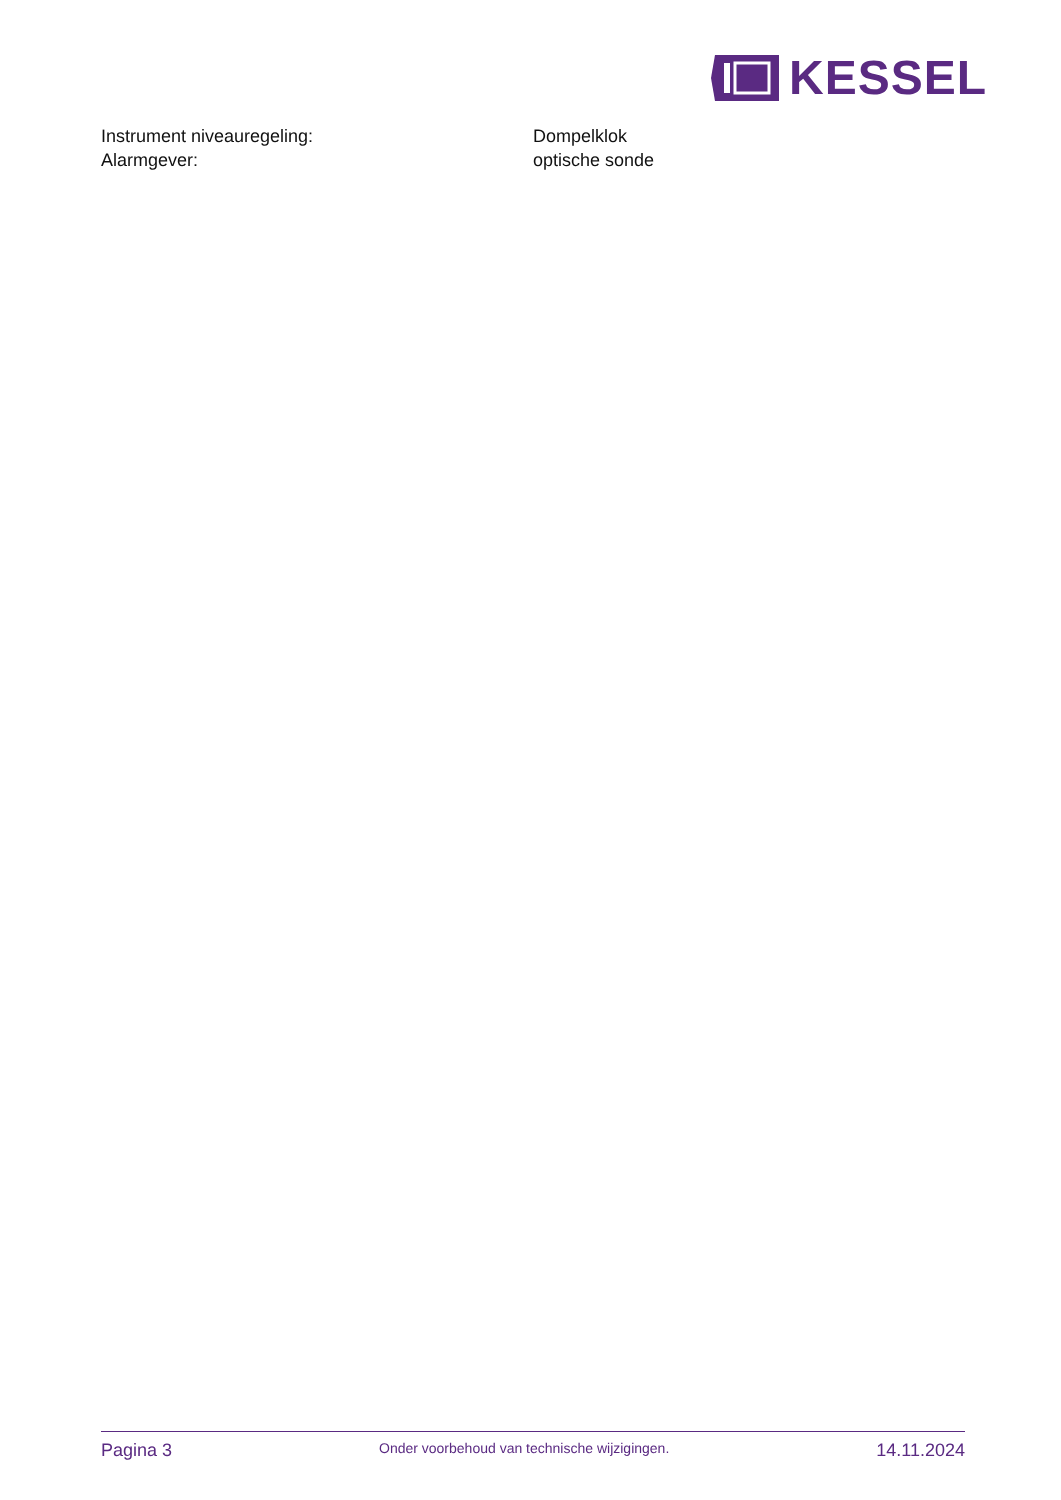KESSEL
| Instrument niveauregeling: | Dompelklok |
| Alarmgever: | optische sonde |
Pagina 3 Onder voorbehoud van technische wijzigingen. 14.11.2024